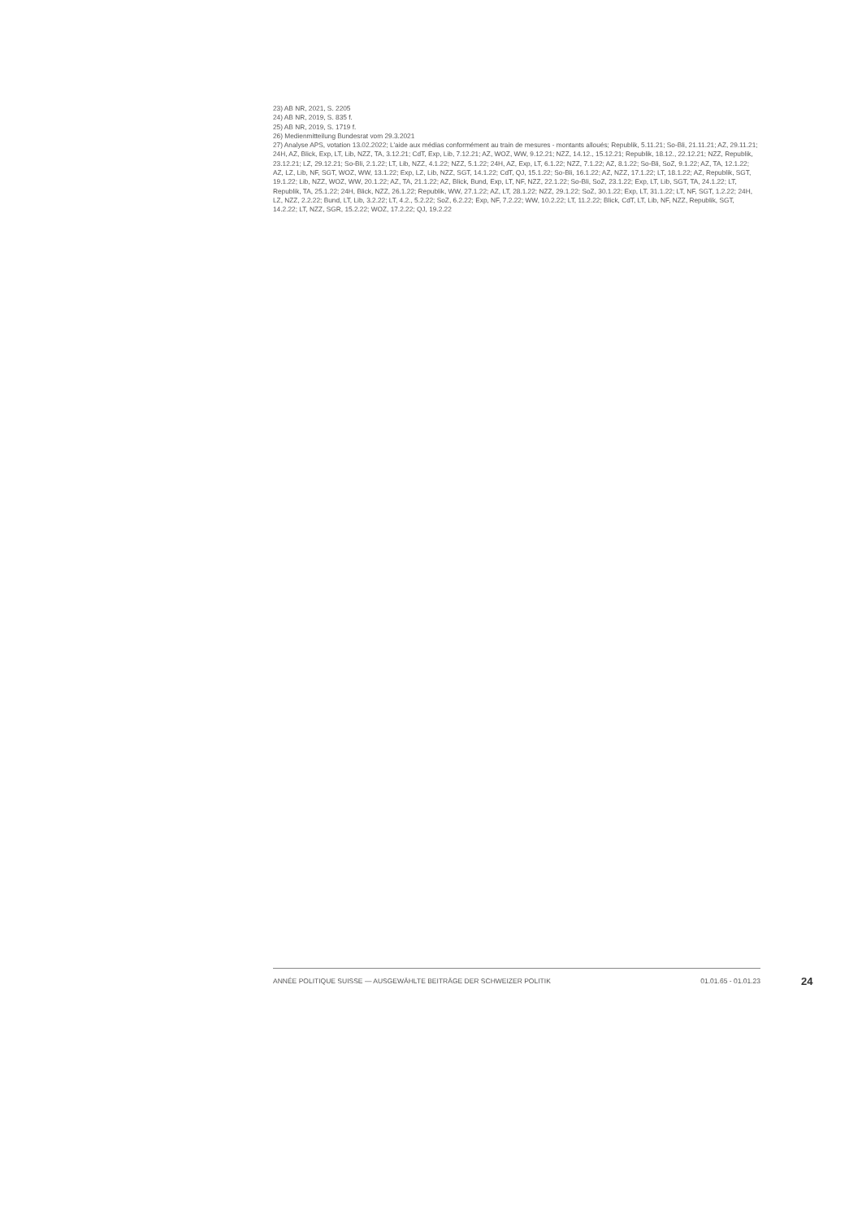23) AB NR, 2021, S. 2205
24) AB NR, 2019, S. 835 f.
25) AB NR, 2019, S. 1719 f.
26) Medienmitteilung Bundesrat vom 29.3.2021
27) Analyse APS, votation 13.02.2022; L'aide aux médias conformément au train de mesures - montants alloués; Republik, 5.11.21; So-Bli, 21.11.21; AZ, 29.11.21; 24H, AZ, Blick, Exp, LT, Lib, NZZ, TA, 3.12.21; CdT, Exp, Lib, 7.12.21; AZ, WOZ, WW, 9.12.21; NZZ, 14.12., 15.12.21; Republik, 18.12., 22.12.21; NZZ, Republik, 23.12.21; LZ, 29.12.21; So-Bli, 2.1.22; LT, Lib, NZZ, 4.1.22; NZZ, 5.1.22; 24H, AZ, Exp, LT, 6.1.22; NZZ, 7.1.22; AZ, 8.1.22; So-Bli, SoZ, 9.1.22; AZ, TA, 12.1.22; AZ, LZ, Lib, NF, SGT, WOZ, WW, 13.1.22; Exp, LZ, Lib, NZZ, SGT, 14.1.22; CdT, QJ, 15.1.22; So-Bli, 16.1.22; AZ, NZZ, 17.1.22; LT, 18.1.22; AZ, Republik, SGT, 19.1.22; Lib, NZZ, WOZ, WW, 20.1.22; AZ, TA, 21.1.22; AZ, Blick, Bund, Exp, LT, NF, NZZ, 22.1.22; So-Bli, SoZ, 23.1.22; Exp, LT, Lib, SGT, TA, 24.1.22; LT, Republik, TA, 25.1.22; 24H, Blick, NZZ, 26.1.22; Republik, WW, 27.1.22; AZ, LT, 28.1.22; NZZ, 29.1.22; SoZ, 30.1.22; Exp, LT, 31.1.22; LT, NF, SGT, 1.2.22; 24H, LZ, NZZ, 2.2.22; Bund, LT, Lib, 3.2.22; LT, 4.2., 5.2.22; SoZ, 6.2.22; Exp, NF, 7.2.22; WW, 10.2.22; LT, 11.2.22; Blick, CdT, LT, Lib, NF, NZZ, Republik, SGT, 14.2.22; LT, NZZ, SGR, 15.2.22; WOZ, 17.2.22; QJ, 19.2.22
ANNÉE POLITIQUE SUISSE — AUSGEWÄHLTE BEITRÄGE DER SCHWEIZER POLITIK 01.01.65 - 01.01.23
24